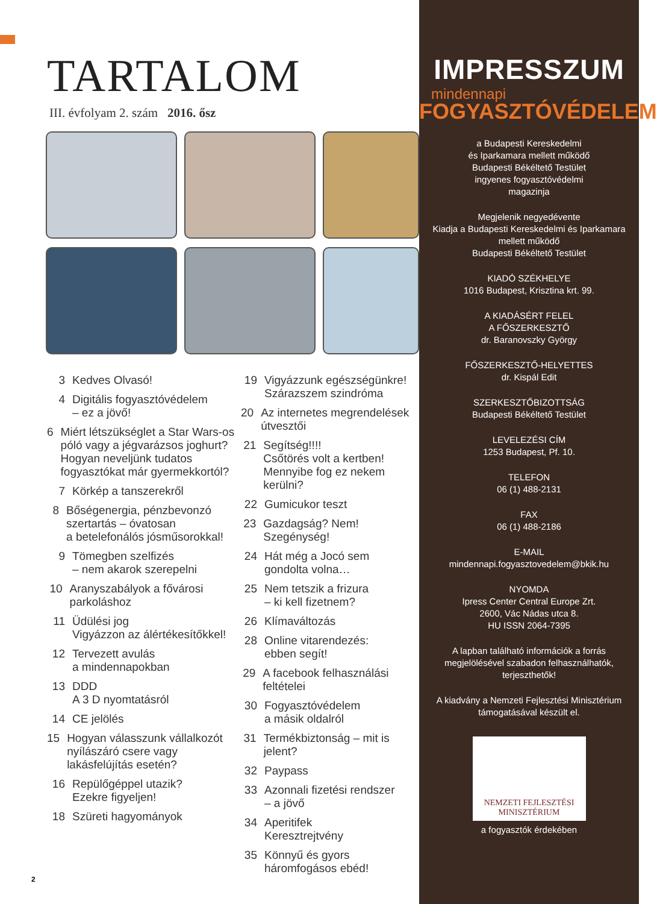TARTALOM
III. évfolyam 2. szám 2016. ősz
3 Kedves Olvasó!
4 Digitális fogyasztóvédelem
– ez a jövő!
6 Miért létszükséglet a Star Wars-os póló vagy a jégvarázsos joghurt? Hogyan neveljünk tudatos fogyasztókat már gyermekkortól?
7 Körkép a tanszerekről
8 Bőségenergia, pénzbevonzó szertartás – óvatosan
a betelefonálós jósműsorokkal!
9 Tömegben szelfizés
– nem akarok szerepelni
10 Aranyszabályok a fővárosi parkoláshoz
11 Üdülési jog
Vigyázzon az álértékesítőkkel!
12 Tervezett avulás
a mindennapokban
13 DDD
A 3 D nyomtatásról
14 CE jelölés
15 Hogyan válasszunk vállalkozót nyílászáró csere vagy lakásfelújítás esetén?
16 Repülőgéppel utazik?
Ezekre figyeljen!
18 Szüreti hagyományok
19 Vigyázzunk egészségünkre!
Szárazszem szindróma
20 Az internetes megrendelések útvesztői
21 Segítség!!!!
Csőtörés volt a kertben!
Mennyibe fog ez nekem kerülni?
22 Gumicukor teszt
23 Gazdagság? Nem! Szegénység!
24 Hát még a Jocó sem
gondolta volna…
25 Nem tetszik a frizura
– ki kell fizetnem?
26 Klímaváltozás
28 Online vitarendezés:
ebben segít!
29 A facebook felhasználási feltételei
30 Fogyasztóvédelem
a másik oldalról
31 Termékbiztonság – mit is jelent?
32 Paypass
33 Azonnali fizetési rendszer
– a jövő
34 Aperitifek
Keresztrejtvény
35 Könnyű és gyors
háromfogásos ebéd!
2
IMPRESSZUM
mindennapi
FOGYASZTÓVÉDELEM
a Budapesti Kereskedelmi
és Iparkamara mellett működő
Budapesti Békéltető Testület
ingyenes fogyasztóvédelmi
magazinja
Megjelenik negyedévente
Kiadja a Budapesti Kereskedelmi és Iparkamara mellett működő
Budapesti Békéltető Testület
KIADÓ SZÉKHELYE
1016 Budapest, Krisztina krt. 99.
A KIADÁSÉRT FELEL
A FŐSZERKESZTŐ
dr. Baranovszky György
FŐSZERKESZTŐ-HELYETTES
dr. Kispál Edit
SZERKESZTŐBIZOTTSÁG
Budapesti Békéltető Testület
LEVELEZÉSI CÍM
1253 Budapest, Pf. 10.
TELEFON
06 (1) 488-2131
FAX
06 (1) 488-2186
E-MAIL
mindennapi.fogyasztovedelem@bkik.hu
NYOMDA
Ipress Center Central Europe Zrt.
2600, Vác Nádas utca 8.
HU ISSN 2064-7395
A lapban található információk a forrás megjelölésével szabadon felhasználhatók, terjeszthetők!
A kiadvány a Nemzeti Fejlesztési Minisztérium támogatásával készült el.
NEMZETI FEJLESZTÉSI
MINISZTÉRIUM
a fogyasztók érdekében